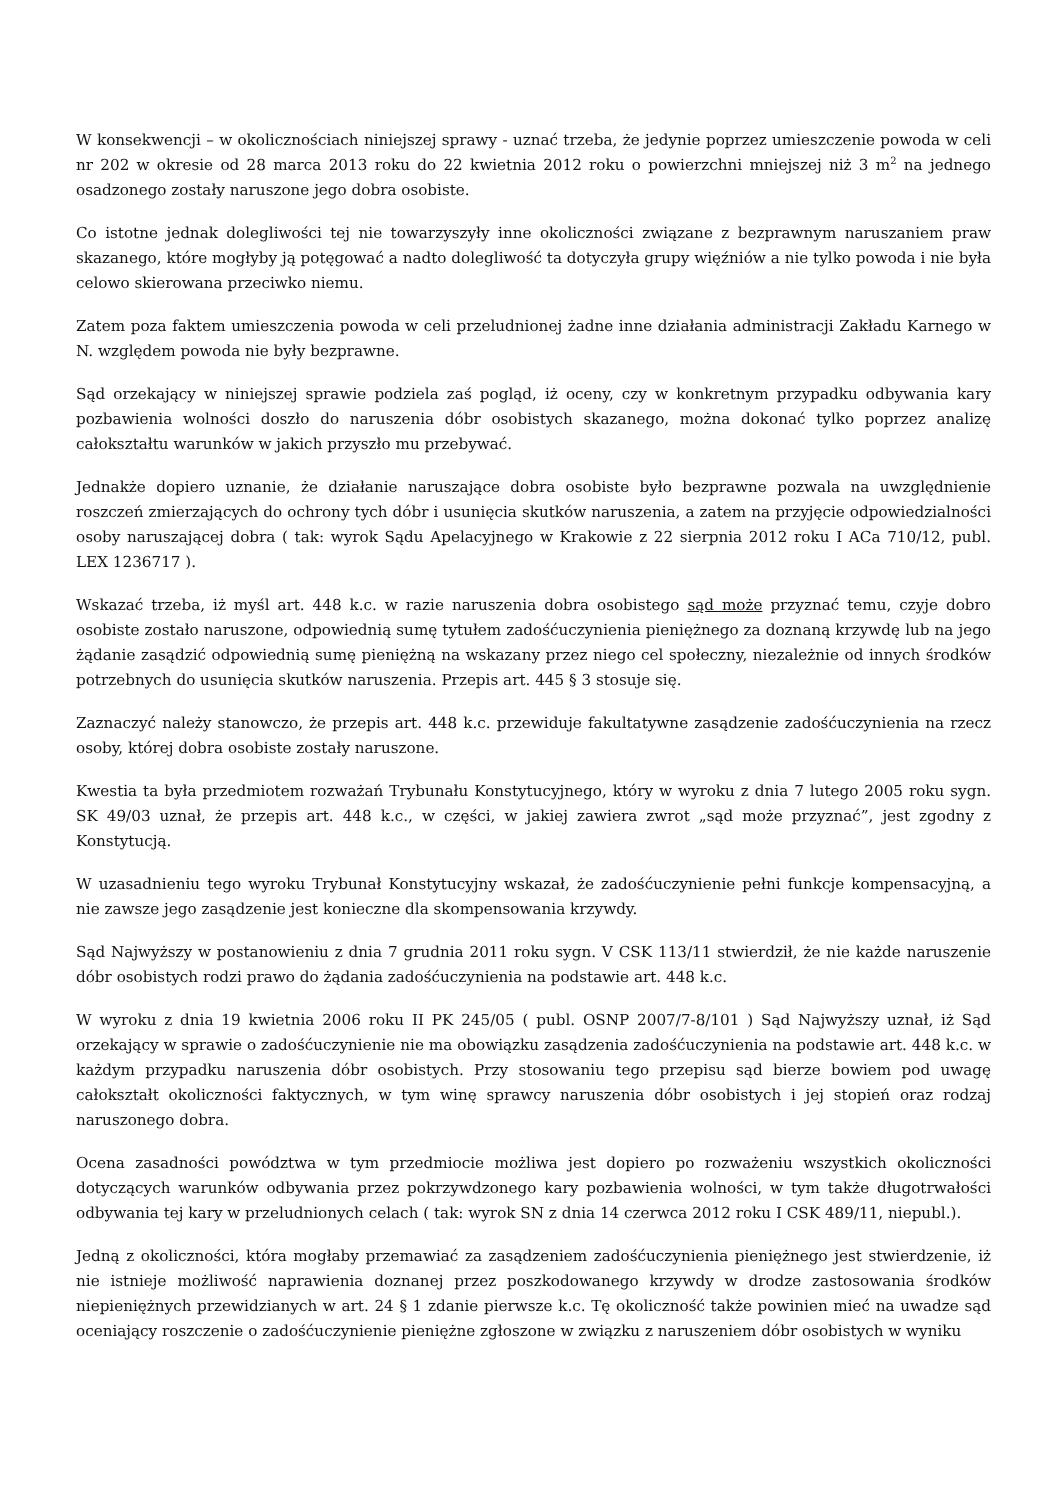W konsekwencji – w okolicznościach niniejszej sprawy - uznać trzeba, że jedynie poprzez umieszczenie powoda w celi nr 202 w okresie od 28 marca 2013 roku do 22 kwietnia 2012 roku o powierzchni mniejszej niż 3 m<sup>2</sup> na jednego osadzonego zostały naruszone jego dobra osobiste.
Co istotne jednak dolegliwości tej nie towarzyszyły inne okoliczności związane z bezprawnym naruszaniem praw skazanego, które mogłyby ją potęgować a nadto dolegliwość ta dotyczyła grupy więźniów a nie tylko powoda i nie była celowo skierowana przeciwko niemu.
Zatem poza faktem umieszczenia powoda w celi przeludnionej żadne inne działania administracji Zakładu Karnego w N. względem powoda nie były bezprawne.
Sąd orzekający w niniejszej sprawie podziela zaś pogląd, iż oceny, czy w konkretnym przypadku odbywania kary pozbawienia wolności doszło do naruszenia dóbr osobistych skazanego, można dokonać tylko poprzez analizę całokształtu warunków w jakich przyszło mu przebywać.
Jednakże dopiero uznanie, że działanie naruszające dobra osobiste było bezprawne pozwala na uwzględnienie roszczeń zmierzających do ochrony tych dóbr i usunięcia skutków naruszenia, a zatem na przyjęcie odpowiedzialności osoby naruszającej dobra ( tak: wyrok Sądu Apelacyjnego w Krakowie z 22 sierpnia 2012 roku I ACa 710/12, publ. LEX 1236717 ).
Wskazać trzeba, iż myśl art. 448 k.c. w razie naruszenia dobra osobistego sąd może przyznać temu, czyje dobro osobiste zostało naruszone, odpowiednią sumę tytułem zadośćuczynienia pieniężnego za doznaną krzywdę lub na jego żądanie zasądzić odpowiednią sumę pieniężną na wskazany przez niego cel społeczny, niezależnie od innych środków potrzebnych do usunięcia skutków naruszenia. Przepis art. 445 § 3 stosuje się.
Zaznaczyć należy stanowczo, że przepis art. 448 k.c. przewiduje fakultatywne zasądzenie zadośćuczynienia na rzecz osoby, której dobra osobiste zostały naruszone.
Kwestia ta była przedmiotem rozważań Trybunału Konstytucyjnego, który w wyroku z dnia 7 lutego 2005 roku sygn. SK 49/03 uznał, że przepis art. 448 k.c., w części, w jakiej zawiera zwrot „sąd może przyznać”, jest zgodny z Konstytucją.
W uzasadnieniu tego wyroku Trybunał Konstytucyjny wskazał, że zadośćuczynienie pełni funkcje kompensacyjną, a nie zawsze jego zasądzenie jest konieczne dla skompensowania krzywdy.
Sąd Najwyższy w postanowieniu z dnia 7 grudnia 2011 roku sygn. V CSK 113/11 stwierdził, że nie każde naruszenie dóbr osobistych rodzi prawo do żądania zadośćuczynienia na podstawie art. 448 k.c.
W wyroku z dnia 19 kwietnia 2006 roku II PK 245/05 ( publ. OSNP 2007/7-8/101 ) Sąd Najwyższy uznał, iż Sąd orzekający w sprawie o zadośćuczynienie nie ma obowiązku zasądzenia zadośćuczynienia na podstawie art. 448 k.c. w każdym przypadku naruszenia dóbr osobistych. Przy stosowaniu tego przepisu sąd bierze bowiem pod uwagę całokształt okoliczności faktycznych, w tym winę sprawcy naruszenia dóbr osobistych i jej stopień oraz rodzaj naruszonego dobra.
Ocena zasadności powództwa w tym przedmiocie możliwa jest dopiero po rozważeniu wszystkich okoliczności dotyczących warunków odbywania przez pokrzywdzonego kary pozbawienia wolności, w tym także długotrwałości odbywania tej kary w przeludnionych celach ( tak: wyrok SN z dnia 14 czerwca 2012 roku I CSK 489/11, niepubl.).
Jedną z okoliczności, która mogłaby przemawiać za zasądzeniem zadośćuczynienia pieniężnego jest stwierdzenie, iż nie istnieje możliwość naprawienia doznanej przez poszkodowanego krzywdy w drodze zastosowania środków niepieniężnych przewidzianych w art. 24 § 1 zdanie pierwsze k.c. Tę okoliczność także powinien mieć na uwadze sąd oceniający roszczenie o zadośćuczynienie pieniężne zgłoszone w związku z naruszeniem dóbr osobistych w wyniku